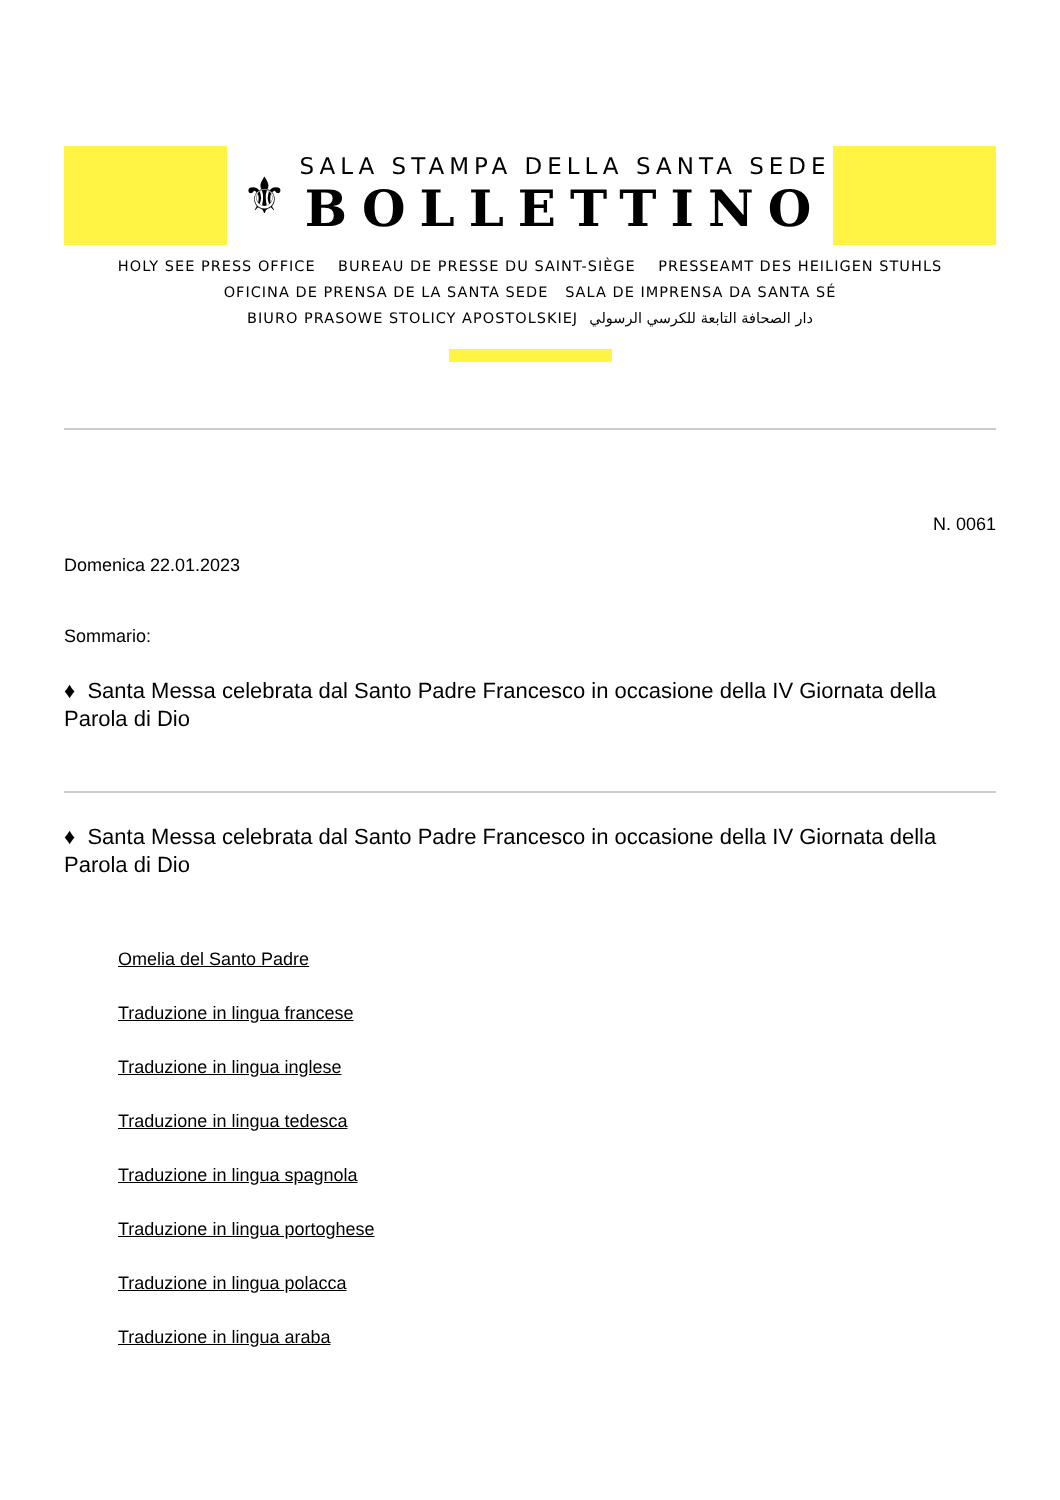⚜
SALA STAMPA DELLA SANTA SEDE
BOLLETTINO
HOLY SEE PRESS OFFICE BUREAU DE PRESSE DU SAINT-SIÈGE PRESSEAMT DES HEILIGEN STUHLS
OFICINA DE PRENSA DE LA SANTA SEDE SALA DE IMPRENSA DA SANTA SÉ
BIURO PRASOWE STOLICY APOSTOLSKIEJ دار الصحافة التابعة للكرسي الرسولي
N. 0061
Domenica 22.01.2023
Sommario:
♦ Santa Messa celebrata dal Santo Padre Francesco in occasione della IV Giornata della Parola di Dio
♦ Santa Messa celebrata dal Santo Padre Francesco in occasione della IV Giornata della Parola di Dio
Omelia del Santo Padre
Traduzione in lingua francese
Traduzione in lingua inglese
Traduzione in lingua tedesca
Traduzione in lingua spagnola
Traduzione in lingua portoghese
Traduzione in lingua polacca
Traduzione in lingua araba